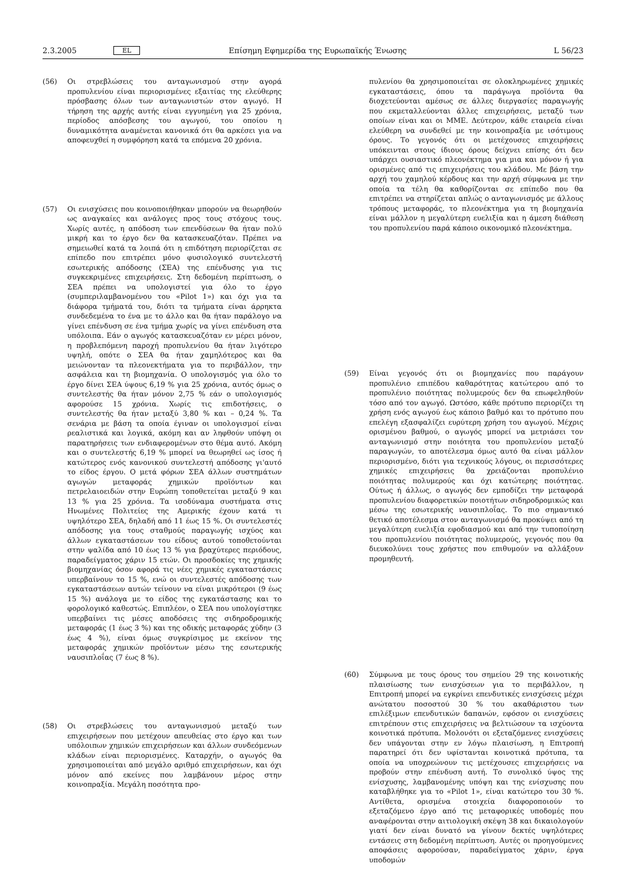2.3.2005 EL Επίσημη Εφημερίδα της Ευρωπαϊκής Ένωσης L 56/23
(56) Οι στρεβλώσεις του ανταγωνισμού στην αγορά προπυλενίου είναι περιορισμένες εξαιτίας της ελεύθερης πρόσβασης όλων των ανταγωνιστών στον αγωγό. Η τήρηση της αρχής αυτής είναι εγγυημένη για 25 χρόνια, περίοδος απόσβεσης του αγωγού, του οποίου η δυναμικότητα αναμένεται κανονικά ότι θα αρκέσει για να αποφευχθεί η συμφόρηση κατά τα επόμενα 20 χρόνια.
(57) Οι ενισχύσεις που κοινοποιήθηκαν μπορούν να θεωρηθούν ως αναγκαίες και ανάλογες προς τους στόχους τους. Χωρίς αυτές, η απόδοση των επενδύσεων θα ήταν πολύ μικρή και το έργο δεν θα κατασκευαζόταν. Πρέπει να σημειωθεί κατά τα λοιπά ότι η επιδότηση περιορίζεται σε επίπεδο που επιτρέπει μόνο φυσιολογικό συντελεστή εσωτερικής απόδοσης (ΣΕΑ) της επένδυσης για τις συγκεκριμένες επιχειρήσεις. Στη δεδομένη περίπτωση, ο ΣΕΑ πρέπει να υπολογιστεί για όλο το έργο (συμπεριλαμβανομένου του «Pilot 1») και όχι για τα διάφορα τμήματά του, διότι τα τμήματα είναι άρρηκτα συνδεδεμένα το ένα με το άλλο και θα ήταν παράλογο να γίνει επένδυση σε ένα τμήμα χωρίς να γίνει επένδυση στα υπόλοιπα. Εάν ο αγωγός κατασκευαζόταν εν μέρει μόνον, η προβλεπόμενη παροχή προπυλενίου θα ήταν λιγότερο υψηλή, οπότε ο ΣΕΑ θα ήταν χαμηλότερος και θα μειώνονταν τα πλεονεκτήματα για το περιβάλλον, την ασφάλεια και τη βιομηχανία. Ο υπολογισμός για όλο το έργο δίνει ΣΕΑ ύψους 6,19 % για 25 χρόνια, αυτός όμως ο συντελεστής θα ήταν μόνον 2,75 % εάν ο υπολογισμός αφορούσε 15 χρόνια. Χωρίς τις επιδοτήσεις, ο συντελεστής θα ήταν μεταξύ 3,80 % και – 0,24 %. Τα σενάρια με βάση τα οποία έγιναν οι υπολογισμοί είναι ρεαλιστικά και λογικά, ακόμη και αν ληφθούν υπόψη οι παρατηρήσεις των ενδιαφερομένων στο θέμα αυτό. Ακόμη και ο συντελεστής 6,19 % μπορεί να θεωρηθεί ως ίσος ή κατώτερος ενός κανονικού συντελεστή απόδοσης γι'αυτό το είδος έργου. Ο μετά φόρων ΣΕΑ άλλων συστημάτων αγωγών μεταφοράς χημικών προϊόντων και πετρελαιοειδών στην Ευρώπη τοποθετείται μεταξύ 9 και 13 % για 25 χρόνια. Τα ισοδύναμα συστήματα στις Ηνωμένες Πολιτείες της Αμερικής έχουν κατά τι υψηλότερο ΣΕΑ, δηλαδή από 11 έως 15 %. Οι συντελεστές απόδοσης για τους σταθμούς παραγωγής ισχύος και άλλων εγκαταστάσεων του είδους αυτού τοποθετούνται στην ψαλίδα από 10 έως 13 % για βραχύτερες περιόδους, παραδείγματος χάριν 15 ετών. Οι προσδοκίες της χημικής βιομηχανίας όσον αφορά τις νέες χημικές εγκαταστάσεις υπερβαίνουν το 15 %, ενώ οι συντελεστές απόδοσης των εγκαταστάσεων αυτών τείνουν να είναι μικρότεροι (9 έως 15 %) ανάλογα με το είδος της εγκατάστασης και το φορολογικό καθεστώς. Επιπλέον, ο ΣΕΑ που υπολογίστηκε υπερβαίνει τις μέσες αποδόσεις της σιδηροδρομικής μεταφοράς (1 έως 3 %) και της οδικής μεταφοράς χύδην (3 έως 4 %), είναι όμως συγκρίσιμος με εκείνον της μεταφοράς χημικών προϊόντων μέσω της εσωτερικής ναυσιπλοΐας (7 έως 8 %).
(58) Οι στρεβλώσεις του ανταγωνισμού μεταξύ των επιχειρήσεων που μετέχουν απευθείας στο έργο και των υπόλοιπων χημικών επιχειρήσεων και άλλων συνδεόμενων κλάδων είναι περιορισμένες. Καταρχήν, ο αγωγός θα χρησιμοποιείται από μεγάλο αριθμό επιχειρήσεων, και όχι μόνον από εκείνες που λαμβάνουν μέρος στην κοινοπραξία. Μεγάλη ποσότητα προ-
πυλενίου θα χρησιμοποιείται σε ολοκληρωμένες χημικές εγκαταστάσεις, όπου τα παράγωγα προϊόντα θα διοχετεύονται αμέσως σε άλλες διεργασίες παραγωγής που εκμεταλλεύονται άλλες επιχειρήσεις, μεταξύ των οποίων είναι και οι ΜΜΕ. Δεύτερον, κάθε εταιρεία είναι ελεύθερη να συνδεθεί με την κοινοπραξία με ισότιμους όρους. Το γεγονός ότι οι μετέχουσες επιχειρήσεις υπόκεινται στους ίδιους όρους δείχνει επίσης ότι δεν υπάρχει ουσιαστικό πλεονέκτημα για μια και μόνον ή για ορισμένες από τις επιχειρήσεις του κλάδου. Με βάση την αρχή του χαμηλού κέρδους και την αρχή σύμφωνα με την οποία τα τέλη θα καθορίζονται σε επίπεδο που θα επιτρέπει να στηρίζεται απλώς ο ανταγωνισμός με άλλους τρόπους μεταφοράς, το πλεονέκτημα για τη βιομηχανία είναι μάλλον η μεγαλύτερη ευελιξία και η άμεση διάθεση του προπυλενίου παρά κάποιο οικονομικό πλεονέκτημα.
(59) Είναι γεγονός ότι οι βιομηχανίες που παράγουν προπυλένιο επιπέδου καθαρότητας κατώτερου από το προπυλένιο ποιότητας πολυμερούς δεν θα επωφεληθούν τόσο από τον αγωγό. Ωστόσο, κάθε πρότυπο περιορίζει τη χρήση ενός αγωγού έως κάποιο βαθμό και το πρότυπο που επελέγη εξασφαλίζει ευρύτερη χρήση του αγωγού. Μέχρις ορισμένου βαθμού, ο αγωγός μπορεί να μετριάσει τον ανταγωνισμό στην ποιότητα του προπυλενίου μεταξύ παραγωγών, το αποτέλεσμα όμως αυτό θα είναι μάλλον περιορισμένο, διότι για τεχνικούς λόγους, οι περισσότερες χημικές επιχειρήσεις θα χρειάζονται προπυλένιο ποιότητας πολυμερούς και όχι κατώτερης ποιότητας. Ούτως ή άλλως, ο αγωγός δεν εμποδίζει την μεταφορά προπυλενίου διαφορετικών ποιοτήτων σιδηροδρομικώς και μέσω της εσωτερικής ναυσιπλοΐας. Το πιο σημαντικό θετικό αποτέλεσμα στον ανταγωνισμό θα προκύψει από τη μεγαλύτερη ευελιξία εφοδιασμού και από την τυποποίηση του προπυλενίου ποιότητας πολυμερούς, γεγονός που θα διευκολύνει τους χρήστες που επιθυμούν να αλλάξουν προμηθευτή.
(60) Σύμφωνα με τους όρους του σημείου 29 της κοινοτικής πλαισίωσης των ενισχύσεων για το περιβάλλον, η Επιτροπή μπορεί να εγκρίνει επενδυτικές ενισχύσεις μέχρι ανώτατου ποσοστού 30 % του ακαθάριστου των επιλέξιμων επενδυτικών δαπανών, εφόσον οι ενισχύσεις επιτρέπουν στις επιχειρήσεις να βελτιώσουν τα ισχύοντα κοινοτικά πρότυπα. Μολονότι οι εξεταζόμενες ενισχύσεις δεν υπάγονται στην εν λόγω πλαισίωση, η Επιτροπή παρατηρεί ότι δεν υφίστανται κοινοτικά πρότυπα, τα οποία να υποχρεώνουν τις μετέχουσες επιχειρήσεις να προβούν στην επένδυση αυτή. Το συνολικό ύψος της ενίσχυσης, λαμβανομένης υπόψη και της ενίσχυσης που καταβλήθηκε για το «Pilot 1», είναι κατώτερο του 30 %. Αντίθετα, ορισμένα στοιχεία διαφοροποιούν το εξεταζόμενο έργο από τις μεταφορικές υποδομές που αναφέρονται στην αιτιολογική σκέψη 38 και δικαιολογούν γιατί δεν είναι δυνατό να γίνουν δεκτές υψηλότερες εντάσεις στη δεδομένη περίπτωση. Αυτές οι προηγούμενες αποφάσεις αφορούσαν, παραδείγματος χάριν, έργα υποδομών